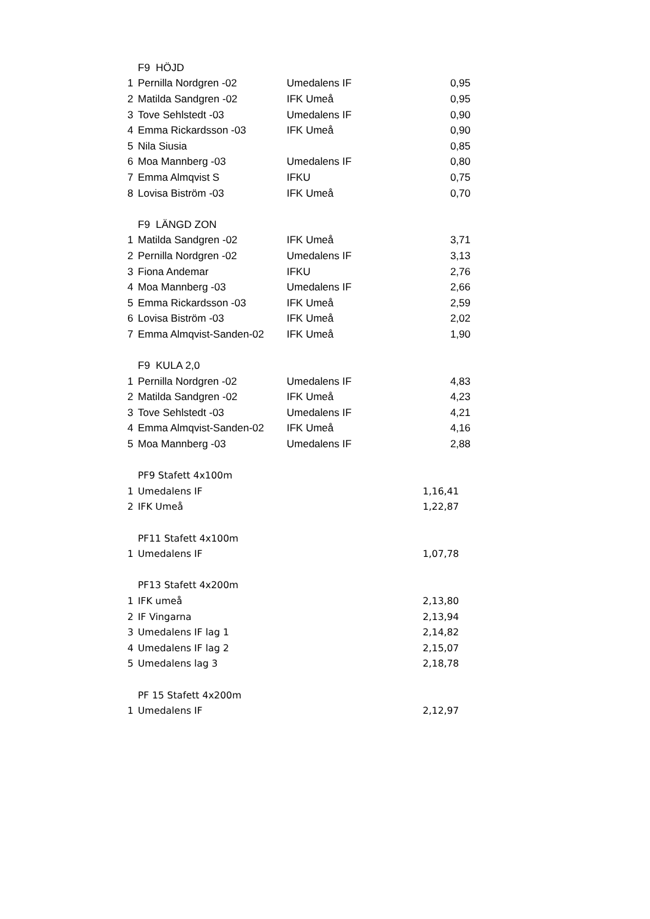| | F9 HÖJD | | |
| 1 | Pernilla Nordgren -02 | Umedalens IF | 0,95 |
| 2 | Matilda Sandgren -02 | IFK Umeå | 0,95 |
| 3 | Tove Sehlstedt -03 | Umedalens IF | 0,90 |
| 4 | Emma Rickardsson -03 | IFK Umeå | 0,90 |
| 5 | Nila Siusia | | 0,85 |
| 6 | Moa Mannberg -03 | Umedalens IF | 0,80 |
| 7 | Emma Almqvist S | IFKU | 0,75 |
| 8 | Lovisa Biström -03 | IFK Umeå | 0,70 |
| | F9 LÄNGD ZON | | |
| 1 | Matilda Sandgren -02 | IFK Umeå | 3,71 |
| 2 | Pernilla Nordgren -02 | Umedalens IF | 3,13 |
| 3 | Fiona Andemar | IFKU | 2,76 |
| 4 | Moa Mannberg -03 | Umedalens IF | 2,66 |
| 5 | Emma Rickardsson -03 | IFK Umeå | 2,59 |
| 6 | Lovisa Biström -03 | IFK Umeå | 2,02 |
| 7 | Emma Almqvist-Sanden-02 | IFK Umeå | 1,90 |
| | F9 KULA 2,0 | | |
| 1 | Pernilla Nordgren -02 | Umedalens IF | 4,83 |
| 2 | Matilda Sandgren -02 | IFK Umeå | 4,23 |
| 3 | Tove Sehlstedt -03 | Umedalens IF | 4,21 |
| 4 | Emma Almqvist-Sanden-02 | IFK Umeå | 4,16 |
| 5 | Moa Mannberg -03 | Umedalens IF | 2,88 |
| | PF9 Stafett 4x100m | |
| 1 | Umedalens IF | 1,16,41 |
| 2 | IFK Umeå | 1,22,87 |
| | PF11 Stafett 4x100m | |
| 1 | Umedalens IF | 1,07,78 |
| | PF13 Stafett 4x200m | |
| 1 | IFK umeå | 2,13,80 |
| 2 | IF Vingarna | 2,13,94 |
| 3 | Umedalens IF lag 1 | 2,14,82 |
| 4 | Umedalens IF lag 2 | 2,15,07 |
| 5 | Umedalens lag 3 | 2,18,78 |
| | PF 15 Stafett 4x200m | |
| 1 | Umedalens IF | 2,12,97 |